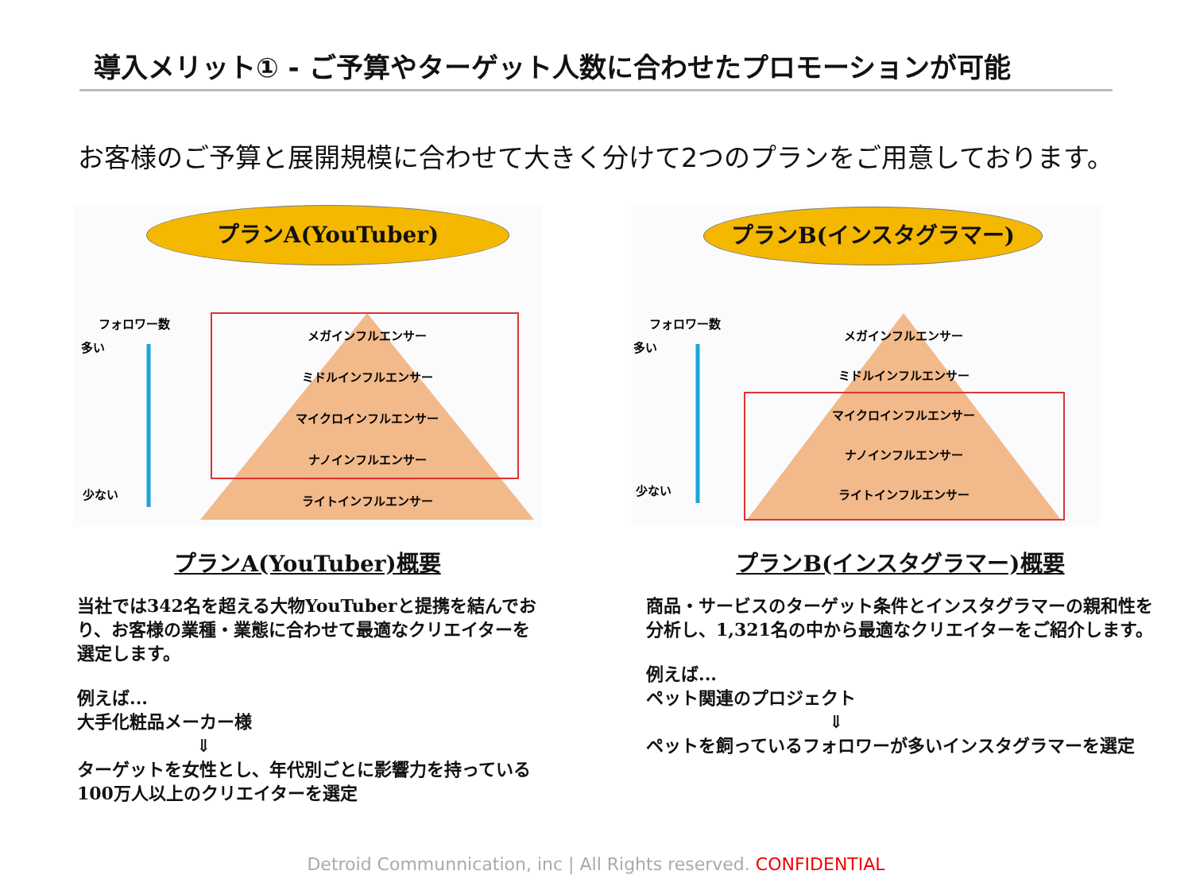導入メリット① - ご予算やターゲット人数に合わせたプロモーションが可能
お客様のご予算と展開規模に合わせて大きく分けて2つのプランをご用意しております。
プランA(YouTuber)
フォロワー数
多い
少ない
メガインフルエンサー
ミドルインフルエンサー
マイクロインフルエンサー
ナノインフルエンサー
ライトインフルエンサー
プランB(インスタグラマー)
フォロワー数
多い
少ない
メガインフルエンサー
ミドルインフルエンサー
マイクロインフルエンサー
ナノインフルエンサー
ライトインフルエンサー
プランA(YouTuber)概要
当社では342名を超える大物YouTuberと提携を結んでおり、お客様の業種・業態に合わせて最適なクリエイターを選定します。
例えば...
大手化粧品メーカー様
⇓
ターゲットを女性とし、年代別ごとに影響力を持っている100万人以上のクリエイターを選定
プランB(インスタグラマー)概要
商品・サービスのターゲット条件とインスタグラマーの親和性を分析し、1,321名の中から最適なクリエイターをご紹介します。
例えば...
ペット関連のプロジェクト
⇓
ペットを飼っているフォロワーが多いインスタグラマーを選定
Detroid Communnication, inc | All Rights reserved. CONFIDENTIAL